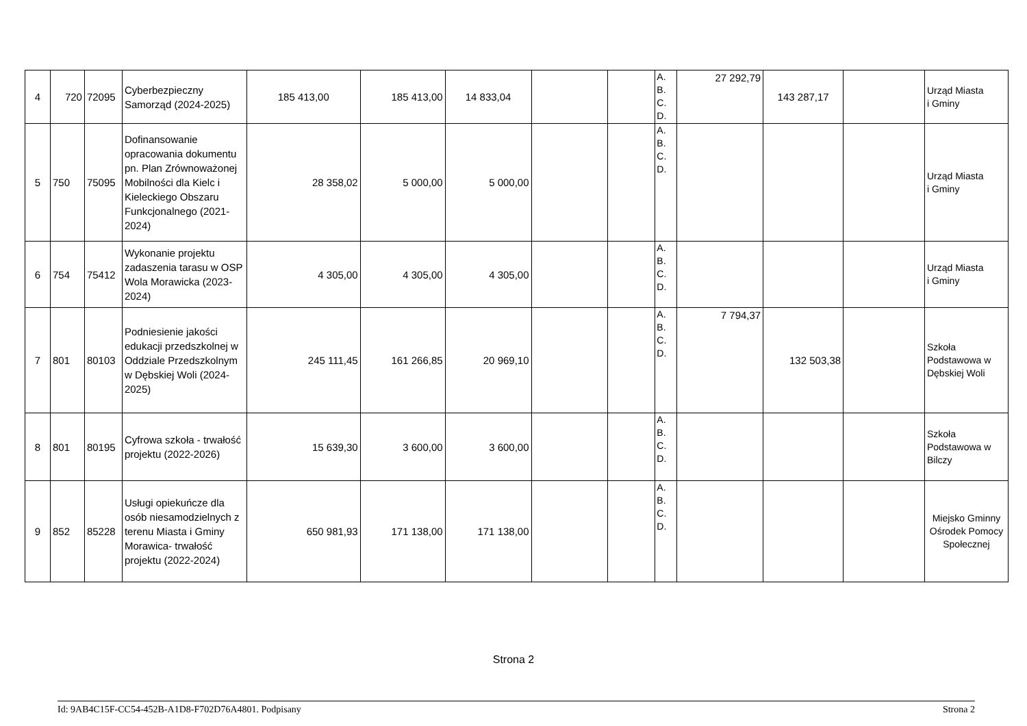| 4 | 720 | 72095 | Cyberbezpieczny Samorząd (2024-2025) | 185 413,00 | 185 413,00 | 14 833,04 | | | A. B. C. D. | 27 292,79 | 143 287,17 | | Urząd Miasta i Gminy |
| 5 | 750 | 75095 | Dofinansowanie opracowania dokumentu pn. Plan Zrównoważonej Mobilności dla Kielc i Kieleckiego Obszaru Funkcjonalnego (2021-2024) | 28 358,02 | 5 000,00 | 5 000,00 | | | A. B. C. D. | | | | Urząd Miasta i Gminy |
| 6 | 754 | 75412 | Wykonanie projektu zadaszenia tarasu w OSP Wola Morawicka (2023-2024) | 4 305,00 | 4 305,00 | 4 305,00 | | | A. B. C. D. | | | | Urząd Miasta i Gminy |
| 7 | 801 | 80103 | Podniesienie jakości edukacji przedszkolnej w Oddziale Przedszkolnym w Dębskiej Woli (2024-2025) | 245 111,45 | 161 266,85 | 20 969,10 | | | A. B. C. D. | 7 794,37 | 132 503,38 | | Szkoła Podstawowa w Dębskiej Woli |
| 8 | 801 | 80195 | Cyfrowa szkoła - trwałość projektu (2022-2026) | 15 639,30 | 3 600,00 | 3 600,00 | | | A. B. C. D. | | | | Szkoła Podstawowa w Bilczy |
| 9 | 852 | 85228 | Usługi opiekuńcze dla osób niesamodzielnych z terenu Miasta i Gminy Morawica- trwałość projektu (2022-2024) | 650 981,93 | 171 138,00 | 171 138,00 | | | A. B. C. D. | | | | Miejsko Gminny Ośrodek Pomocy Społecznej |
Strona 2
Id: 9AB4C15F-CC54-452B-A1D8-F702D76A4801. Podpisany Strona 2